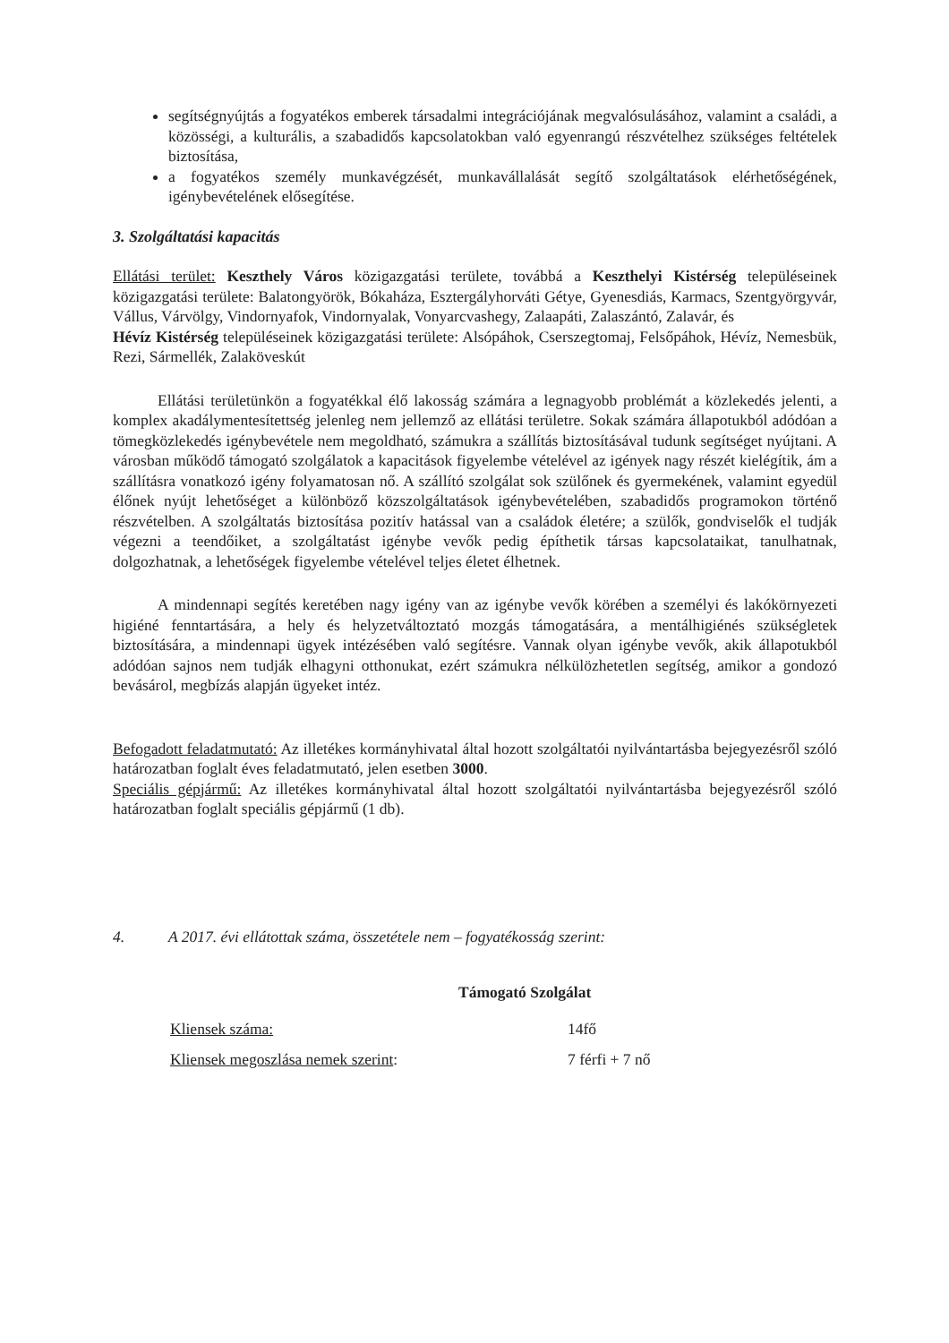segítségnyújtás a fogyatékos emberek társadalmi integrációjának megvalósulásához, valamint a családi, a közösségi, a kulturális, a szabadidős kapcsolatokban való egyenrangú részvételhez szükséges feltételek biztosítása,
a fogyatékos személy munkavégzését, munkavállalását segítő szolgáltatások elérhetőségének, igénybevételének elősegítése.
3. Szolgáltatási kapacitás
Ellátási terület: Keszthely Város közigazgatási területe, továbbá a Keszthelyi Kistérség településeinek közigazgatási területe: Balatongyörök, Bókaháza, Esztergályhorváti Gétye, Gyenesdiás, Karmacs, Szentgyörgyvár, Vállus, Várvölgy, Vindornyafok, Vindornyalak, Vonyarcvashegy, Zalaapáti, Zalaszántó, Zalavár, és
Hévíz Kistérség településeinek közigazgatási területe: Alsópáhok, Cserszegtomaj, Felsőpáhok, Hévíz, Nemesbük, Rezi, Sármellék, Zalaköveskút
Ellátási területünkön a fogyatékkal élő lakosság számára a legnagyobb problémát a közlekedés jelenti, a komplex akadálymentesítettség jelenleg nem jellemző az ellátási területre. Sokak számára állapotukból adódóan a tömegközlekedés igénybevétele nem megoldható, számukra a szállítás biztosításával tudunk segítséget nyújtani. A városban működő támogató szolgálatok a kapacitások figyelembe vételével az igények nagy részét kielégítik, ám a szállításra vonatkozó igény folyamatosan nő. A szállító szolgálat sok szülőnek és gyermekének, valamint egyedül élőnek nyújt lehetőséget a különböző közszolgáltatások igénybevételében, szabadidős programokon történő részvételben. A szolgáltatás biztosítása pozitív hatással van a családok életére; a szülők, gondviselők el tudják végezni a teendőiket, a szolgáltatást igénybe vevők pedig építhetik társas kapcsolataikat, tanulhatnak, dolgozhatnak, a lehetőségek figyelembe vételével teljes életet élhetnek.
A mindennapi segítés keretében nagy igény van az igénybe vevők körében a személyi és lakókörnyezeti higiéné fenntartására, a hely és helyzetváltoztató mozgás támogatására, a mentálhigiénés szükségletek biztosítására, a mindennapi ügyek intézésében való segítésre. Vannak olyan igénybe vevők, akik állapotukból adódóan sajnos nem tudják elhagyni otthonukat, ezért számukra nélkülözhetetlen segítség, amikor a gondozó bevásárol, megbízás alapján ügyeket intéz.
Befogadott feladatmutató: Az illetékes kormányhivatal által hozott szolgáltatói nyilvántartásba bejegyezésről szóló határozatban foglalt éves feladatmutató, jelen esetben 3000.
Speciális gépjármű: Az illetékes kormányhivatal által hozott szolgáltatói nyilvántartásba bejegyezésről szóló határozatban foglalt speciális gépjármű (1 db).
4. A 2017. évi ellátottak száma, összetétele nem – fogyatékosság szerint:
Támogató Szolgálat
Kliensek száma: 14fő
Kliensek megoszlása nemek szerint: 7 férfi + 7 nő